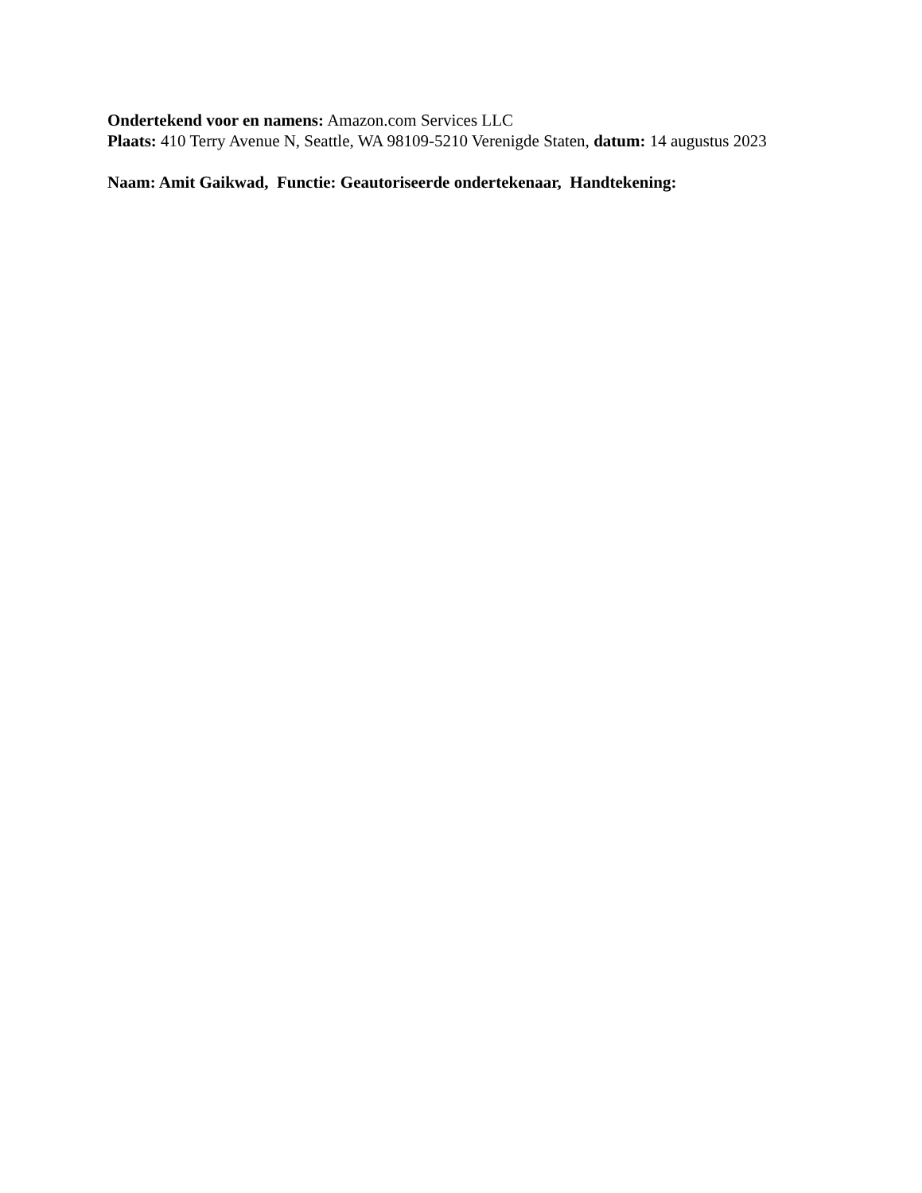Ondertekend voor en namens: Amazon.com Services LLC
Plaats: 410 Terry Avenue N, Seattle, WA 98109-5210 Verenigde Staten, datum: 14 augustus 2023
Naam: Amit Gaikwad, Functie: Geautoriseerde ondertekenaar, Handtekening: